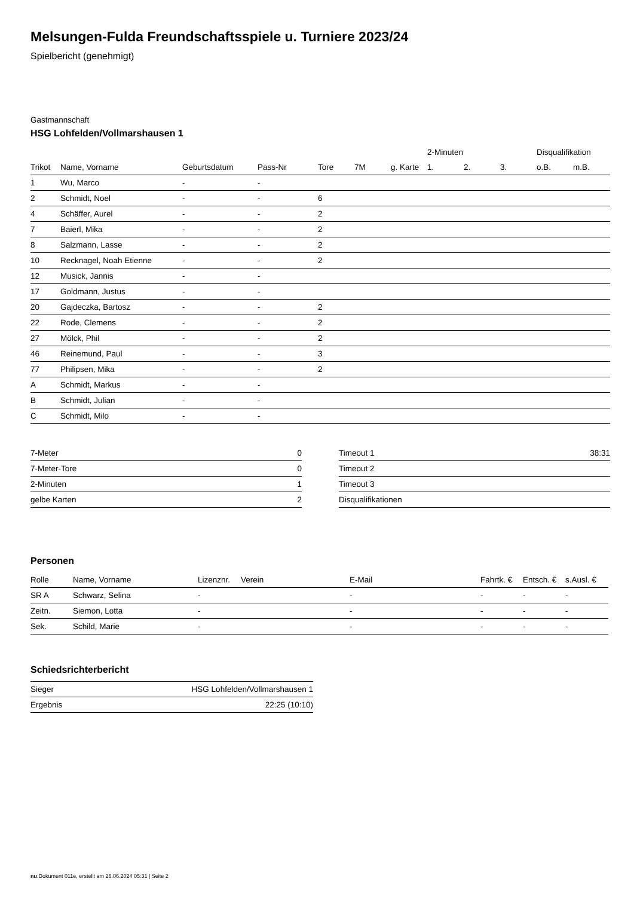Melsungen-Fulda Freundschaftsspiele u. Turniere 2023/24
Spielbericht (genehmigt)
Gastmannschaft
HSG Lohfelden/Vollmarshausen 1
| | | | | | | | 2-Minuten | | | Disqualifikation | |
| --- | --- | --- | --- | --- | --- | --- | --- | --- | --- | --- | --- |
| Trikot | Name, Vorname | Geburtsdatum | Pass-Nr | Tore | 7M | g. Karte | 1. | 2. | 3. | o.B. | m.B. |
| 1 | Wu, Marco | - | - | | | | | | | | |
| 2 | Schmidt, Noel | - | - | 6 | | | | | | | |
| 4 | Schäffer, Aurel | - | - | 2 | | | | | | | |
| 7 | Baierl, Mika | - | - | 2 | | | | | | | |
| 8 | Salzmann, Lasse | - | - | 2 | | | | | | | |
| 10 | Recknagel, Noah Etienne | - | - | 2 | | | | | | | |
| 12 | Musick, Jannis | - | - | | | | | | | | |
| 17 | Goldmann, Justus | - | - | | | | | | | | |
| 20 | Gajdeczka, Bartosz | - | - | 2 | | | | | | | |
| 22 | Rode, Clemens | - | - | 2 | | | | | | | |
| 27 | Mölck, Phil | - | - | 2 | | | | | | | |
| 46 | Reinemund, Paul | - | - | 3 | | | | | | | |
| 77 | Philipsen, Mika | - | - | 2 | | | | | | | |
| A | Schmidt, Markus | - | - | | | | | | | | |
| B | Schmidt, Julian | - | - | | | | | | | | |
| C | Schmidt, Milo | - | - | | | | | | | | |
| 7-Meter | 0 |
| 7-Meter-Tore | 0 |
| 2-Minuten | 1 |
| gelbe Karten | 2 |
| Timeout 1 | 38:31 |
| Timeout 2 | |
| Timeout 3 | |
| Disqualifikationen | |
Personen
| Rolle | Name, Vorname | Lizenznr. | Verein | E-Mail | Fahrtk. € | Entsch. € | s.Ausl. € |
| --- | --- | --- | --- | --- | --- | --- | --- |
| SR A | Schwarz, Selina | - | | - | - | - | - |
| Zeitn. | Siemon, Lotta | - | | - | - | - | - |
| Sek. | Schild, Marie | - | | - | - | - | - |
Schiedsrichterbericht
| Sieger | HSG Lohfelden/Vollmarshausen 1 |
| Ergebnis | 22:25 (10:10) |
nu.Dokument 011e, erstellt am 26.06.2024 05:31 | Seite 2